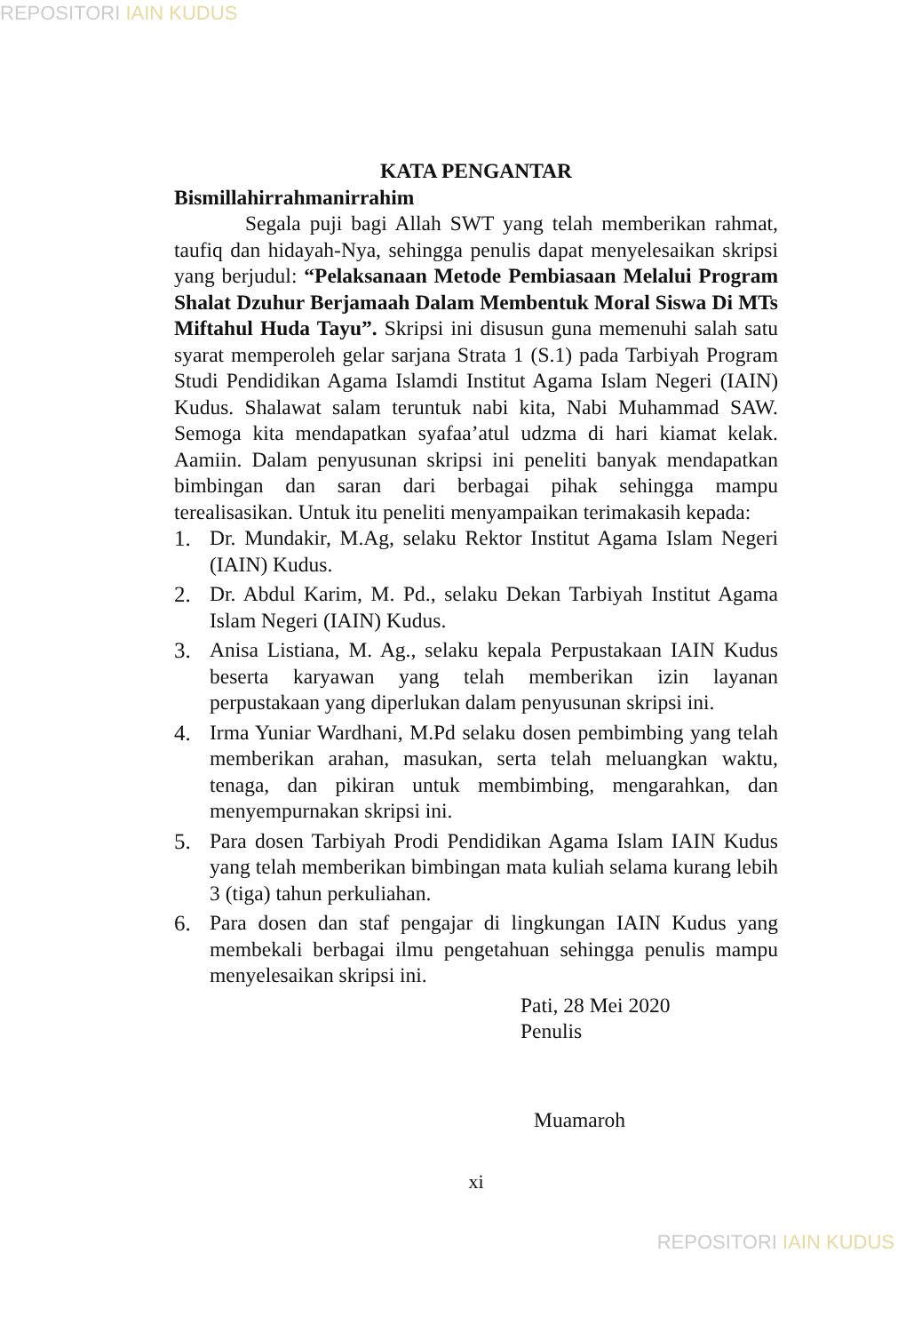REPOSITORI IAIN KUDUS
KATA PENGANTAR
Bismillahirrahmanirrahim
Segala puji bagi Allah SWT yang telah memberikan rahmat, taufiq dan hidayah-Nya, sehingga penulis dapat menyelesaikan skripsi yang berjudul: “Pelaksanaan Metode Pembiasaan Melalui Program Shalat Dzuhur Berjamaah Dalam Membentuk Moral Siswa Di MTs Miftahul Huda Tayu”. Skripsi ini disusun guna memenuhi salah satu syarat memperoleh gelar sarjana Strata 1 (S.1) pada Tarbiyah Program Studi Pendidikan Agama Islamdi Institut Agama Islam Negeri (IAIN) Kudus. Shalawat salam teruntuk nabi kita, Nabi Muhammad SAW. Semoga kita mendapatkan syafaa’atul udzma di hari kiamat kelak. Aamiin. Dalam penyusunan skripsi ini peneliti banyak mendapatkan bimbingan dan saran dari berbagai pihak sehingga mampu terealisasikan. Untuk itu peneliti menyampaikan terimakasih kepada:
1. Dr. Mundakir, M.Ag, selaku Rektor Institut Agama Islam Negeri (IAIN) Kudus.
2. Dr. Abdul Karim, M. Pd., selaku Dekan Tarbiyah Institut Agama Islam Negeri (IAIN) Kudus.
3. Anisa Listiana, M. Ag., selaku kepala Perpustakaan IAIN Kudus beserta karyawan yang telah memberikan izin layanan perpustakaan yang diperlukan dalam penyusunan skripsi ini.
4. Irma Yuniar Wardhani, M.Pd selaku dosen pembimbing yang telah memberikan arahan, masukan, serta telah meluangkan waktu, tenaga, dan pikiran untuk membimbing, mengarahkan, dan menyempurnakan skripsi ini.
5. Para dosen Tarbiyah Prodi Pendidikan Agama Islam IAIN Kudus yang telah memberikan bimbingan mata kuliah selama kurang lebih 3 (tiga) tahun perkuliahan.
6. Para dosen dan staf pengajar di lingkungan IAIN Kudus yang membekali berbagai ilmu pengetahuan sehingga penulis mampu menyelesaikan skripsi ini.
Pati, 28 Mei 2020
Penulis
Muamaroh
xi
REPOSITORI IAIN KUDUS